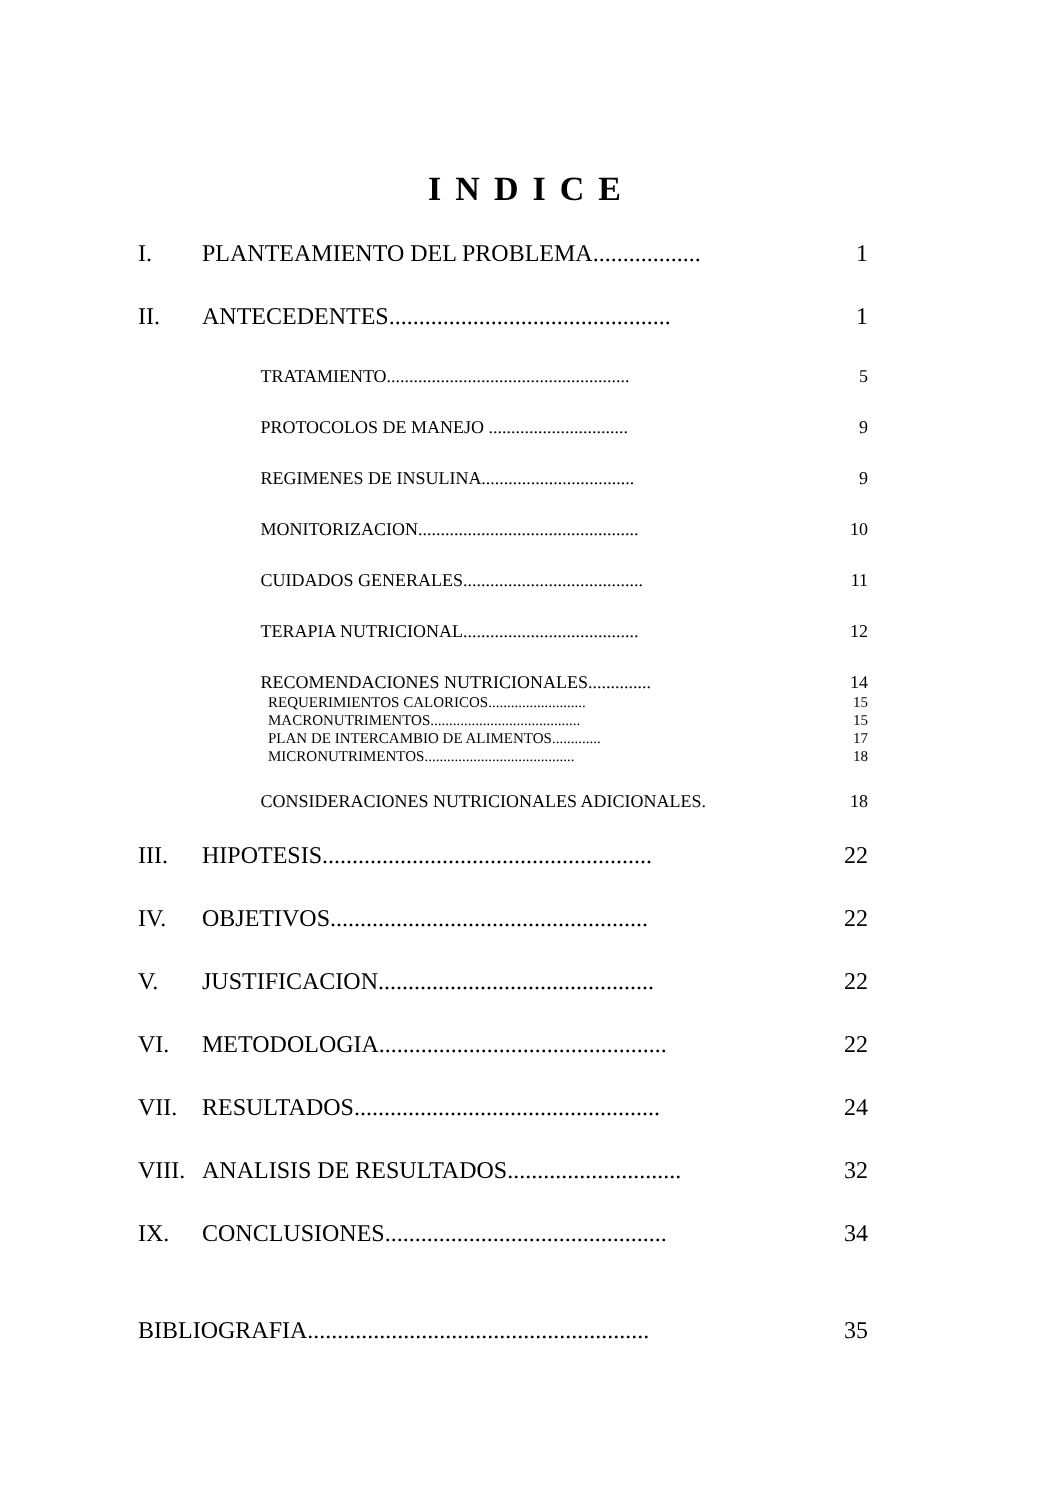INDICE
I. PLANTEAMIENTO DEL PROBLEMA.................. 1
II. ANTECEDENTES............................................... 1
TRATAMIENTO...................................................... 5
PROTOCOLOS DE MANEJO ............................... 9
REGIMENES DE INSULINA.................................. 9
MONITORIZACION................................................. 10
CUIDADOS GENERALES........................................ 11
TERAPIA NUTRICIONAL....................................... 12
RECOMENDACIONES NUTRICIONALES.............. 14
REQUERIMIENTOS CALORICOS.......................... 15
MACRONUTRIMENTOS........................................ 15
PLAN DE INTERCAMBIO DE ALIMENTOS............. 17
MICRONUTRIMENTOS........................................ 18
CONSIDERACIONES NUTRICIONALES ADICIONALES. 18
III. HIPOTESIS....................................................... 22
IV. OBJETIVOS..................................................... 22
V. JUSTIFICACION.............................................. 22
VI. METODOLOGIA................................................ 22
VII. RESULTADOS................................................... 24
VIII. ANALISIS DE RESULTADOS............................. 32
IX. CONCLUSIONES............................................... 34
BIBLIOGRAFIA......................................................... 35